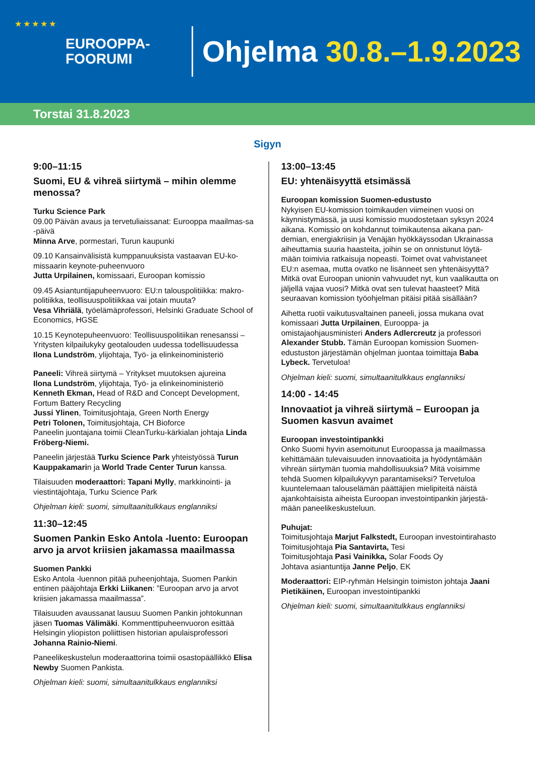★ ★ ★ ★ ★
EUROOPPA-
FOORUMI
Ohjelma 30.8.–1.9.2023
Torstai 31.8.2023
Sigyn
9:00–11:15
Suomi, EU & vihreä siirtymä – mihin olemme menossa?
Turku Science Park
09.00 Päivän avaus ja tervetuliaissanat: Eurooppa maailmas-sa -päivä
Minna Arve, pormestari, Turun kaupunki
09.10 Kansainvälisistä kumppanuuksista vastaavan EU-ko-missaarin keynote-puheenvuoro
Jutta Urpilainen, komissaari, Euroopan komissio
09.45 Asiantuntijapuheenvuoro: EU:n talouspolitiikka: makro-politiikka, teollisuuspolitiikkaa vai jotain muuta?
Vesa Vihriälä, työelämäprofessori, Helsinki Graduate School of Economics, HGSE
10.15 Keynotepuheenvuoro: Teollisuuspolitiikan renesanssi – Yritysten kilpailukyky geotalouden uudessa todellisuudessa
Ilona Lundström, ylijohtaja, Työ- ja elinkeinoministeriö
Paneeli: Vihreä siirtymä – Yritykset muutoksen ajureina
Ilona Lundström, ylijohtaja, Työ- ja elinkeinoministeriö
Kenneth Ekman, Head of R&D and Concept Development, Fortum Battery Recycling
Jussi Ylinen, Toimitusjohtaja, Green North Energy
Petri Tolonen, Toimitusjohtaja, CH Bioforce
Paneelin juontajana toimii CleanTurku-kärkialan johtaja Linda Fröberg-Niemi.
Paneelin järjestää Turku Science Park yhteistyössä Turun Kauppakamarin ja World Trade Center Turun kanssa.
Tilaisuuden moderaattori: Tapani Mylly, markkinointi- ja viestintäjohtaja, Turku Science Park
Ohjelman kieli: suomi, simultaanitulkkaus englanniksi
11:30–12:45
Suomen Pankin Esko Antola -luento: Euroopan arvo ja arvot kriisien jakamassa maailmassa
Suomen Pankki
Esko Antola -luennon pitää puheenjohtaja, Suomen Pankin entinen pääjohtaja Erkki Liikanen: ”Euroopan arvo ja arvot kriisien jakamassa maailmassa”.
Tilaisuuden avaussanat lausuu Suomen Pankin johtokunnan jäsen Tuomas Välimäki. Kommenttipuheenvuoron esittää Helsingin yliopiston poliittisen historian apulaisprofessori Johanna Rainio-Niemi.
Paneelikeskustelun moderaattorina toimii osastopäällikkö Elisa Newby Suomen Pankista.
Ohjelman kieli: suomi, simultaanitulkkaus englanniksi
13:00–13:45
EU: yhtenäisyyttä etsimässä
Euroopan komission Suomen-edustusto
Nykyisen EU-komission toimikauden viimeinen vuosi on käynnistymässä, ja uusi komissio muodostetaan syksyn 2024 aikana. Komissio on kohdannut toimikautensa aikana pan-demian, energiakriisin ja Venäjän hyökkäyssodan Ukrainassa aiheuttamia suuria haasteita, joihin se on onnistunut löytä-mään toimivia ratkaisuja nopeasti. Toimet ovat vahvistaneet EU:n asemaa, mutta ovatko ne lisänneet sen yhtenäisyyttä? Mitkä ovat Euroopan unionin vahvuudet nyt, kun vaalikautta on jäljellä vajaa vuosi? Mitkä ovat sen tulevat haasteet? Mitä seuraavan komission työohjelman pitäisi pitää sisällään?
Aihetta ruotii vaikutusvaltainen paneeli, jossa mukana ovat komissaari Jutta Urpilainen, Eurooppa- ja omistajaohjausministeri Anders Adlercreutz ja professori Alexander Stubb. Tämän Euroopan komission Suomen-edustuston järjestämän ohjelman juontaa toimittaja Baba Lybeck. Tervetuloa!
Ohjelman kieli: suomi, simultaanitulkkaus englanniksi
14:00 - 14:45
Innovaatiot ja vihreä siirtymä – Euroopan ja Suomen kasvun avaimet
Euroopan investointipankki
Onko Suomi hyvin asemoitunut Euroopassa ja maailmassa kehittämään tulevaisuuden innovaatioita ja hyödyntämään vihreän siirtymän tuomia mahdollisuuksia? Mitä voisimme tehdä Suomen kilpailukyvyn parantamiseksi? Tervetuloa kuuntelemaan talouselämän päättäjien mielipiteitä näistä ajankohtaisista aiheista Euroopan investointipankin järjestä-mään paneelikeskusteluun.
Puhujat:
Toimitusjohtaja Marjut Falkstedt, Euroopan investointirahasto
Toimitusjohtaja Pia Santavirta, Tesi
Toimitusjohtaja Pasi Vainikka, Solar Foods Oy
Johtava asiantuntija Janne Peljo, EK
Moderaattori: EIP-ryhmän Helsingin toimiston johtaja Jaani Pietikäinen, Euroopan investointipankki
Ohjelman kieli: suomi, simultaanitulkkaus englanniksi